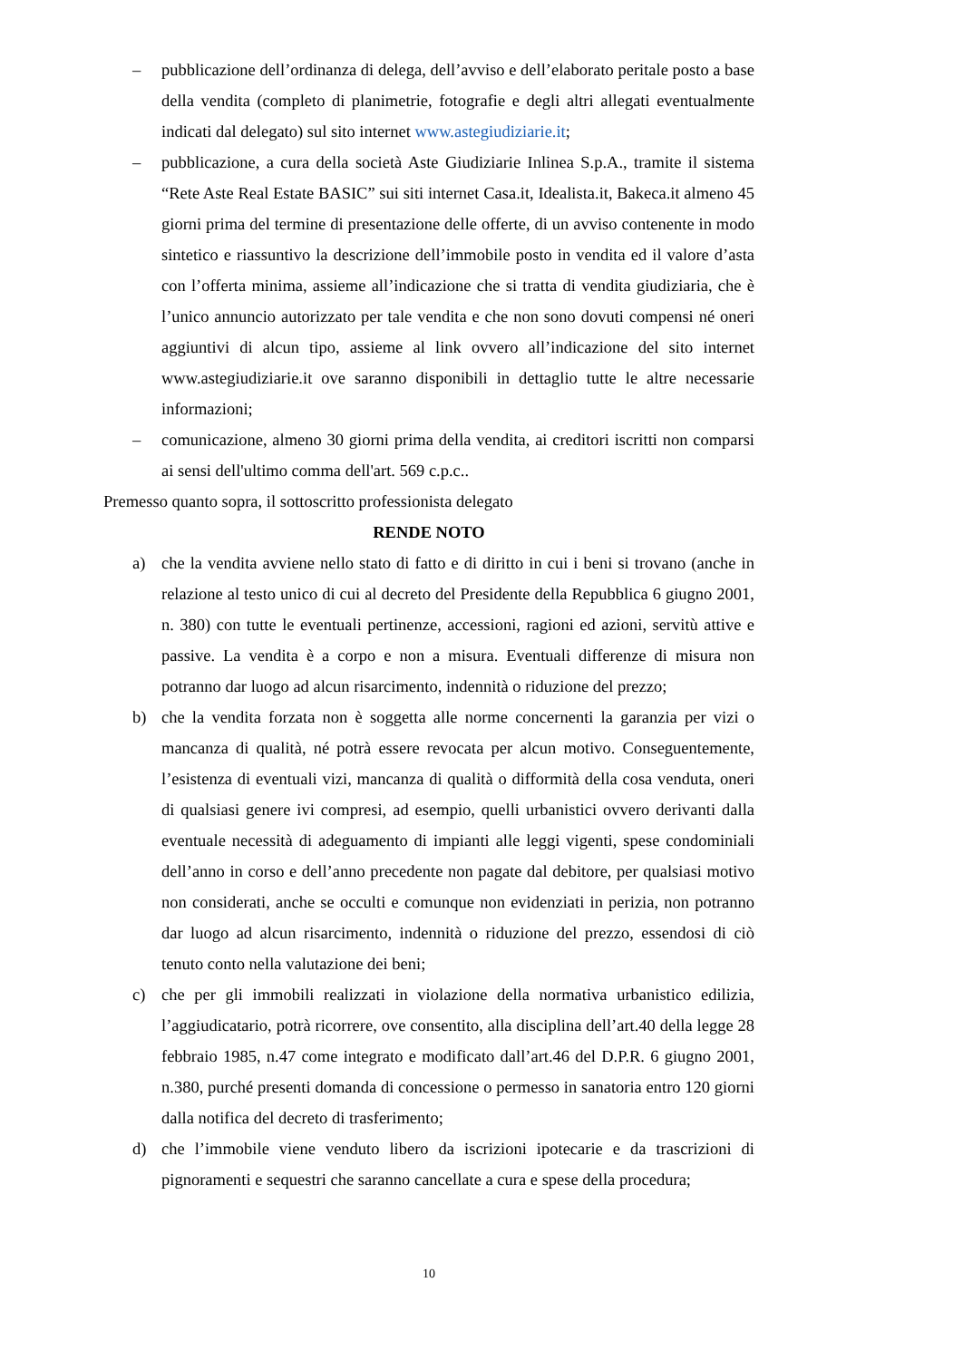– pubblicazione dell’ordinanza di delega, dell’avviso e dell’elaborato peritale posto a base della vendita (completo di planimetrie, fotografie e degli altri allegati eventualmente indicati dal delegato) sul sito internet www.astegiudiziarie.it;
– pubblicazione, a cura della società Aste Giudiziarie Inlinea S.p.A., tramite il sistema “Rete Aste Real Estate BASIC” sui siti internet Casa.it, Idealista.it, Bakeca.it almeno 45 giorni prima del termine di presentazione delle offerte, di un avviso contenente in modo sintetico e riassuntivo la descrizione dell’immobile posto in vendita ed il valore d’asta con l’offerta minima, assieme all’indicazione che si tratta di vendita giudiziaria, che è l’unico annuncio autorizzato per tale vendita e che non sono dovuti compensi né oneri aggiuntivi di alcun tipo, assieme al link ovvero all’indicazione del sito internet www.astegiudiziarie.it ove saranno disponibili in dettaglio tutte le altre necessarie informazioni;
– comunicazione, almeno 30 giorni prima della vendita, ai creditori iscritti non comparsi ai sensi dell'ultimo comma dell'art. 569 c.p.c..
Premesso quanto sopra, il sottoscritto professionista delegato
RENDE NOTO
a) che la vendita avviene nello stato di fatto e di diritto in cui i beni si trovano (anche in relazione al testo unico di cui al decreto del Presidente della Repubblica 6 giugno 2001, n. 380) con tutte le eventuali pertinenze, accessioni, ragioni ed azioni, servitù attive e passive. La vendita è a corpo e non a misura. Eventuali differenze di misura non potranno dar luogo ad alcun risarcimento, indennità o riduzione del prezzo;
b) che la vendita forzata non è soggetta alle norme concernenti la garanzia per vizi o mancanza di qualità, né potrà essere revocata per alcun motivo. Conseguentemente, l’esistenza di eventuali vizi, mancanza di qualità o difformità della cosa venduta, oneri di qualsiasi genere ivi compresi, ad esempio, quelli urbanistici ovvero derivanti dalla eventuale necessità di adeguamento di impianti alle leggi vigenti, spese condominiali dell’anno in corso e dell’anno precedente non pagate dal debitore, per qualsiasi motivo non considerati, anche se occulti e comunque non evidenziati in perizia, non potranno dar luogo ad alcun risarcimento, indennità o riduzione del prezzo, essendosi di ciò tenuto conto nella valutazione dei beni;
c) che per gli immobili realizzati in violazione della normativa urbanistico edilizia, l’aggiudicatario, potrà ricorrere, ove consentito, alla disciplina dell’art.40 della legge 28 febbraio 1985, n.47 come integrato e modificato dall’art.46 del D.P.R. 6 giugno 2001, n.380, purché presenti domanda di concessione o permesso in sanatoria entro 120 giorni dalla notifica del decreto di trasferimento;
d) che l’immobile viene venduto libero da iscrizioni ipotecarie e da trascrizioni di pignoramenti e sequestri che saranno cancellate a cura e spese della procedura;
10